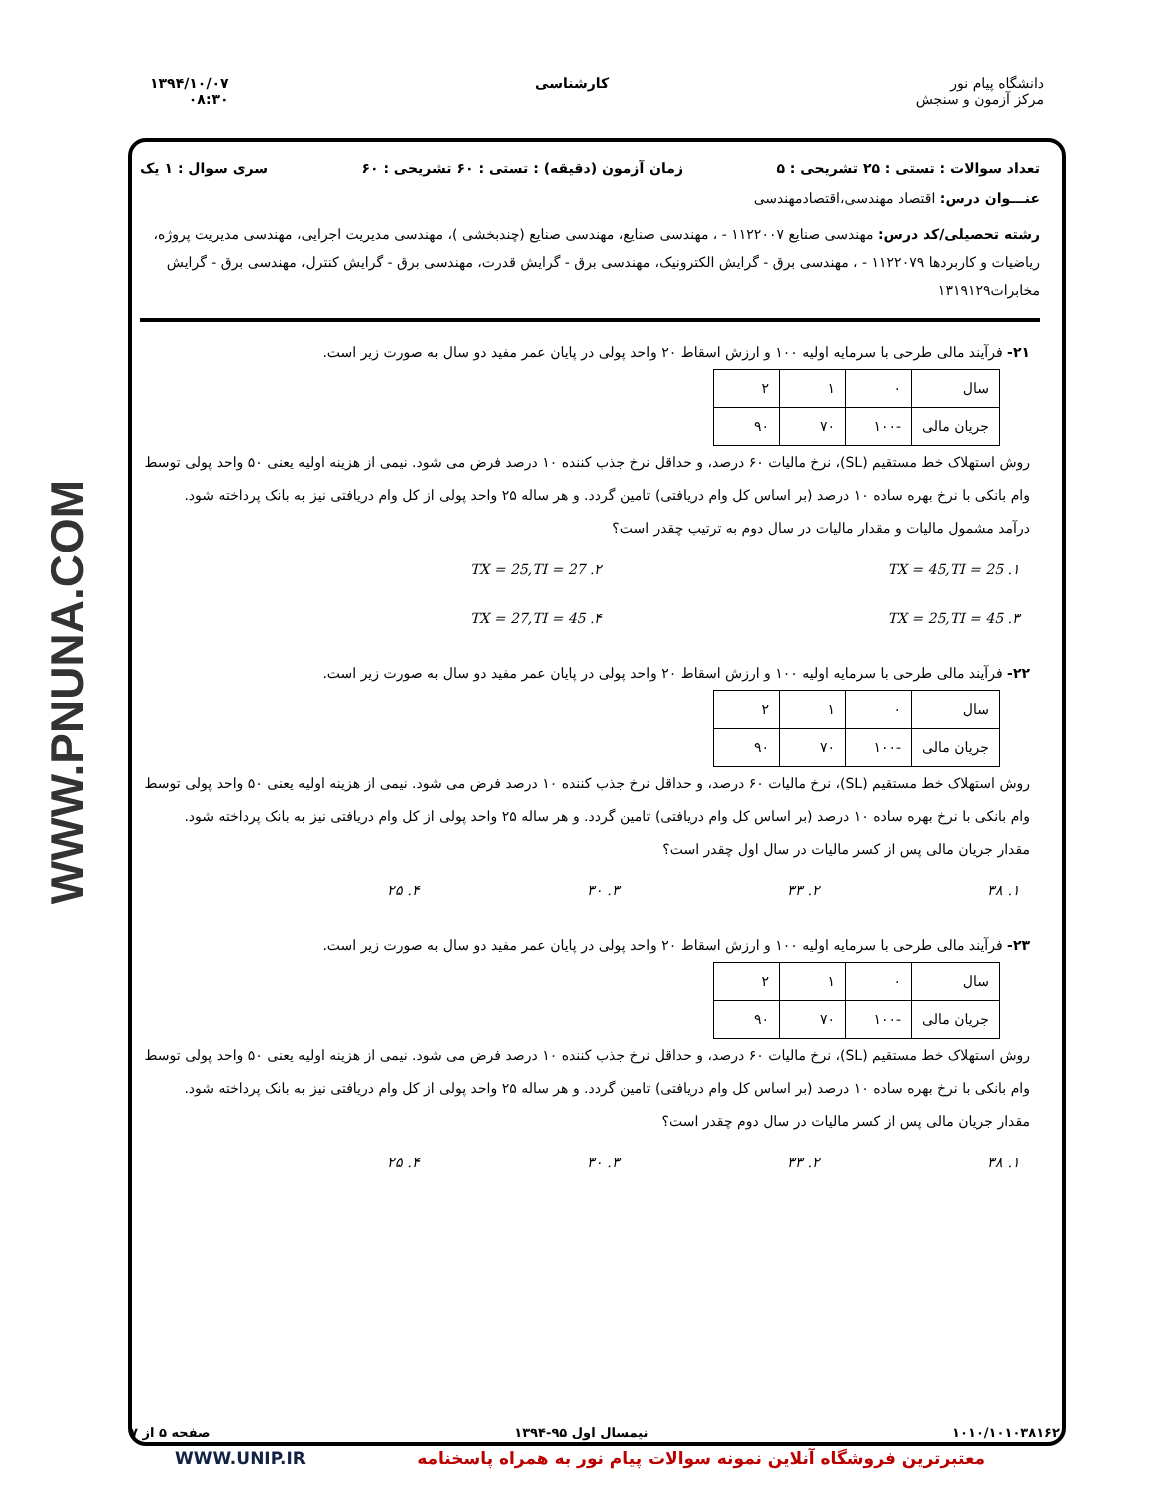دانشگاه پیام نور
مرکز آزمون و سنجش
کارشناسی ۱۳۹۴/۱۰/۰۷
۰۸:۳۰
WWW.PNUNA.COM
تعداد سوالات : تستی : ۲۵ تشریحی : ۵ زمان آزمون (دقیقه) : تستی : ۶۰ تشریحی : ۶۰ سری سوال : ۱ یک
عنـــوان درس: اقتصاد مهندسی،اقتصادمهندسی
رشته تحصیلی/کد درس: مهندسی صنایع ۱۱۲۲۰۰۷ - ، مهندسی صنایع، مهندسی صنایع (چندبخشی )، مهندسی مدیریت اجرایی، مهندسی مدیریت پروژه، ریاضیات و کاربردها ۱۱۲۲۰۷۹ - ، مهندسی برق - گرایش الکترونیک، مهندسی برق - گرایش قدرت، مهندسی برق - گرایش کنترل، مهندسی برق - گرایش مخابرات۱۳۱۹۱۲۹
۲۱- فرآیند مالی طرحی با سرمایه اولیه ۱۰۰ و ارزش اسقاط ۲۰ واحد پولی در پایان عمر مفید دو سال به صورت زیر است.
| سال | ۰ | ۱ | ۲ |
| جریان مالی | -۱۰۰ | ۷۰ | ۹۰ |
روش استهلاک خط مستقیم (SL)، نرخ مالیات ۶۰ درصد، و حداقل نرخ جذب کننده ۱۰ درصد فرض می شود. نیمی از هزینه اولیه یعنی ۵۰ واحد پولی توسط وام بانکی با نرخ بهره ساده ۱۰ درصد (بر اساس کل وام دریافتی) تامین گردد. و هر ساله ۲۵ واحد پولی از کل وام دریافتی نیز به بانک پرداخته شود.
درآمد مشمول مالیات و مقدار مالیات در سال دوم به ترتیب چقدر است؟
۱. TX = 45,TI = 25
۲. TX = 25,TI = 27
۳. TX = 25,TI = 45
۴. TX = 27,TI = 45
۲۲- فرآیند مالی طرحی با سرمایه اولیه ۱۰۰ و ارزش اسقاط ۲۰ واحد پولی در پایان عمر مفید دو سال به صورت زیر است.
| سال | ۰ | ۱ | ۲ |
| جریان مالی | -۱۰۰ | ۷۰ | ۹۰ |
روش استهلاک خط مستقیم (SL)، نرخ مالیات ۶۰ درصد، و حداقل نرخ جذب کننده ۱۰ درصد فرض می شود. نیمی از هزینه اولیه یعنی ۵۰ واحد پولی توسط وام بانکی با نرخ بهره ساده ۱۰ درصد (بر اساس کل وام دریافتی) تامین گردد. و هر ساله ۲۵ واحد پولی از کل وام دریافتی نیز به بانک پرداخته شود.
مقدار جریان مالی پس از کسر مالیات در سال اول چقدر است؟
۱. ۳۸
۲. ۳۳
۳. ۳۰
۴. ۲۵
۲۳- فرآیند مالی طرحی با سرمایه اولیه ۱۰۰ و ارزش اسقاط ۲۰ واحد پولی در پایان عمر مفید دو سال به صورت زیر است.
| سال | ۰ | ۱ | ۲ |
| جریان مالی | -۱۰۰ | ۷۰ | ۹۰ |
روش استهلاک خط مستقیم (SL)، نرخ مالیات ۶۰ درصد، و حداقل نرخ جذب کننده ۱۰ درصد فرض می شود. نیمی از هزینه اولیه یعنی ۵۰ واحد پولی توسط وام بانکی با نرخ بهره ساده ۱۰ درصد (بر اساس کل وام دریافتی) تامین گردد. و هر ساله ۲۵ واحد پولی از کل وام دریافتی نیز به بانک پرداخته شود.
مقدار جریان مالی پس از کسر مالیات در سال دوم چقدر است؟
۱. ۳۸
۲. ۳۳
۳. ۳۰
۴. ۲۵
۱۰۱۰/۱۰۱۰۳۸۱۶۲ نیمسال اول ۹۵-۱۳۹۴ صفحه ۵ از ۷
معتبرترین فروشگاه آنلاین نمونه سوالات پیام نور به همراه پاسخنامه WWW.UNIP.IR